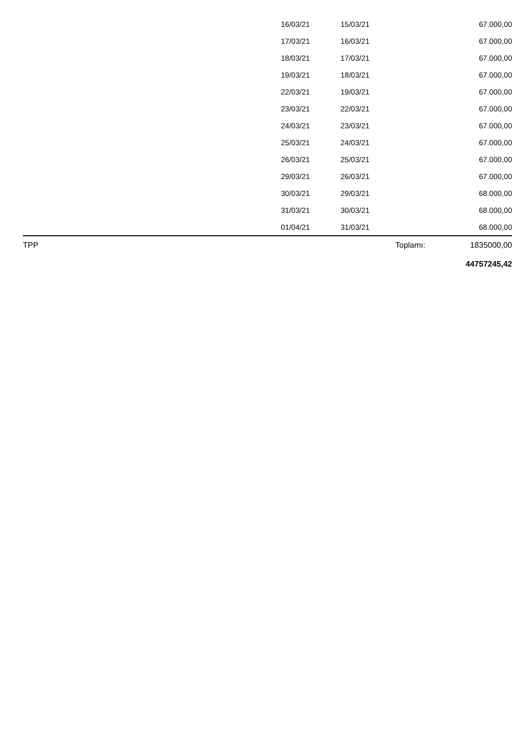| | 16/03/21 | 15/03/21 | | 67.000,00 |
| | 17/03/21 | 16/03/21 | | 67.000,00 |
| | 18/03/21 | 17/03/21 | | 67.000,00 |
| | 19/03/21 | 18/03/21 | | 67.000,00 |
| | 22/03/21 | 19/03/21 | | 67.000,00 |
| | 23/03/21 | 22/03/21 | | 67.000,00 |
| | 24/03/21 | 23/03/21 | | 67.000,00 |
| | 25/03/21 | 24/03/21 | | 67.000,00 |
| | 26/03/21 | 25/03/21 | | 67.000,00 |
| | 29/03/21 | 26/03/21 | | 67.000,00 |
| | 30/03/21 | 29/03/21 | | 68.000,00 |
| | 31/03/21 | 30/03/21 | | 68.000,00 |
| | 01/04/21 | 31/03/21 | | 68.000,00 |
| TPP | | | Toplamı: | 1835000,00 |
| | | | | 44757245,42 |